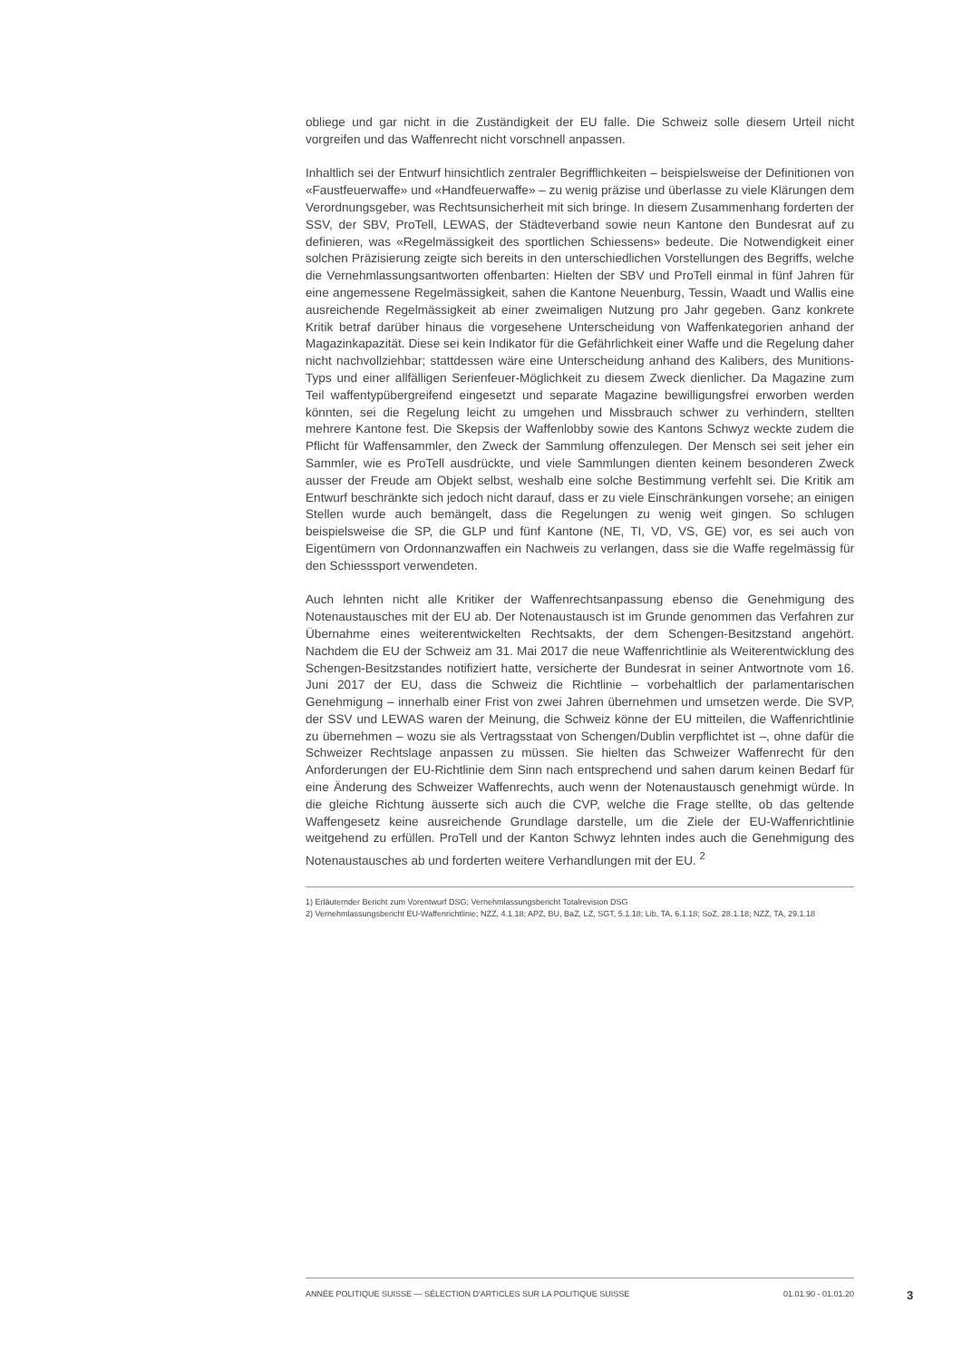obliege und gar nicht in die Zuständigkeit der EU falle. Die Schweiz solle diesem Urteil nicht vorgreifen und das Waffenrecht nicht vorschnell anpassen.
Inhaltlich sei der Entwurf hinsichtlich zentraler Begrifflichkeiten – beispielsweise der Definitionen von «Faustfeuerwaffe» und «Handfeuerwaffe» – zu wenig präzise und überlasse zu viele Klärungen dem Verordnungsgeber, was Rechtsunsicherheit mit sich bringe. In diesem Zusammenhang forderten der SSV, der SBV, ProTell, LEWAS, der Städteverband sowie neun Kantone den Bundesrat auf zu definieren, was «Regelmässigkeit des sportlichen Schiessens» bedeute. Die Notwendigkeit einer solchen Präzisierung zeigte sich bereits in den unterschiedlichen Vorstellungen des Begriffs, welche die Vernehmlassungsantworten offenbarten: Hielten der SBV und ProTell einmal in fünf Jahren für eine angemessene Regelmässigkeit, sahen die Kantone Neuenburg, Tessin, Waadt und Wallis eine ausreichende Regelmässigkeit ab einer zweimaligen Nutzung pro Jahr gegeben. Ganz konkrete Kritik betraf darüber hinaus die vorgesehene Unterscheidung von Waffenkategorien anhand der Magazinkapazität. Diese sei kein Indikator für die Gefährlichkeit einer Waffe und die Regelung daher nicht nachvollziehbar; stattdessen wäre eine Unterscheidung anhand des Kalibers, des Munitions-Typs und einer allfälligen Serienfeuer-Möglichkeit zu diesem Zweck dienlicher. Da Magazine zum Teil waffentypübergreifend eingesetzt und separate Magazine bewilligungsfrei erworben werden könnten, sei die Regelung leicht zu umgehen und Missbrauch schwer zu verhindern, stellten mehrere Kantone fest. Die Skepsis der Waffenlobby sowie des Kantons Schwyz weckte zudem die Pflicht für Waffensammler, den Zweck der Sammlung offenzulegen. Der Mensch sei seit jeher ein Sammler, wie es ProTell ausdrückte, und viele Sammlungen dienten keinem besonderen Zweck ausser der Freude am Objekt selbst, weshalb eine solche Bestimmung verfehlt sei. Die Kritik am Entwurf beschränkte sich jedoch nicht darauf, dass er zu viele Einschränkungen vorsehe; an einigen Stellen wurde auch bemängelt, dass die Regelungen zu wenig weit gingen. So schlugen beispielsweise die SP, die GLP und fünf Kantone (NE, TI, VD, VS, GE) vor, es sei auch von Eigentümern von Ordonnanzwaffen ein Nachweis zu verlangen, dass sie die Waffe regelmässig für den Schiesssport verwendeten.
Auch lehnten nicht alle Kritiker der Waffenrechtsanpassung ebenso die Genehmigung des Notenaustausches mit der EU ab. Der Notenaustausch ist im Grunde genommen das Verfahren zur Übernahme eines weiterentwickelten Rechtsakts, der dem Schengen-Besitzstand angehört. Nachdem die EU der Schweiz am 31. Mai 2017 die neue Waffenrichtlinie als Weiterentwicklung des Schengen-Besitzstandes notifiziert hatte, versicherte der Bundesrat in seiner Antwortnote vom 16. Juni 2017 der EU, dass die Schweiz die Richtlinie – vorbehaltlich der parlamentarischen Genehmigung – innerhalb einer Frist von zwei Jahren übernehmen und umsetzen werde. Die SVP, der SSV und LEWAS waren der Meinung, die Schweiz könne der EU mitteilen, die Waffenrichtlinie zu übernehmen – wozu sie als Vertragsstaat von Schengen/Dublin verpflichtet ist –, ohne dafür die Schweizer Rechtslage anpassen zu müssen. Sie hielten das Schweizer Waffenrecht für den Anforderungen der EU-Richtlinie dem Sinn nach entsprechend und sahen darum keinen Bedarf für eine Änderung des Schweizer Waffenrechts, auch wenn der Notenaustausch genehmigt würde. In die gleiche Richtung äusserte sich auch die CVP, welche die Frage stellte, ob das geltende Waffengesetz keine ausreichende Grundlage darstelle, um die Ziele der EU-Waffenrichtlinie weitgehend zu erfüllen. ProTell und der Kanton Schwyz lehnten indes auch die Genehmigung des Notenaustausches ab und forderten weitere Verhandlungen mit der EU. <sup>2</sup>
1) Erläuternder Bericht zum Vorentwurf DSG; Vernehmlassungsbericht Totalrevision DSG
2) Vernehmlassungsbericht EU-Waffenrichtlinie; NZZ, 4.1.18; APZ, BU, BaZ, LZ, SGT, 5.1.18; Lib, TA, 6.1.18; SoZ, 28.1.18; NZZ, TA, 29.1.18
ANNÉE POLITIQUE SUISSE — SÉLECTION D'ARTICLES SUR LA POLITIQUE SUISSE 01.01.90 - 01.01.20
3